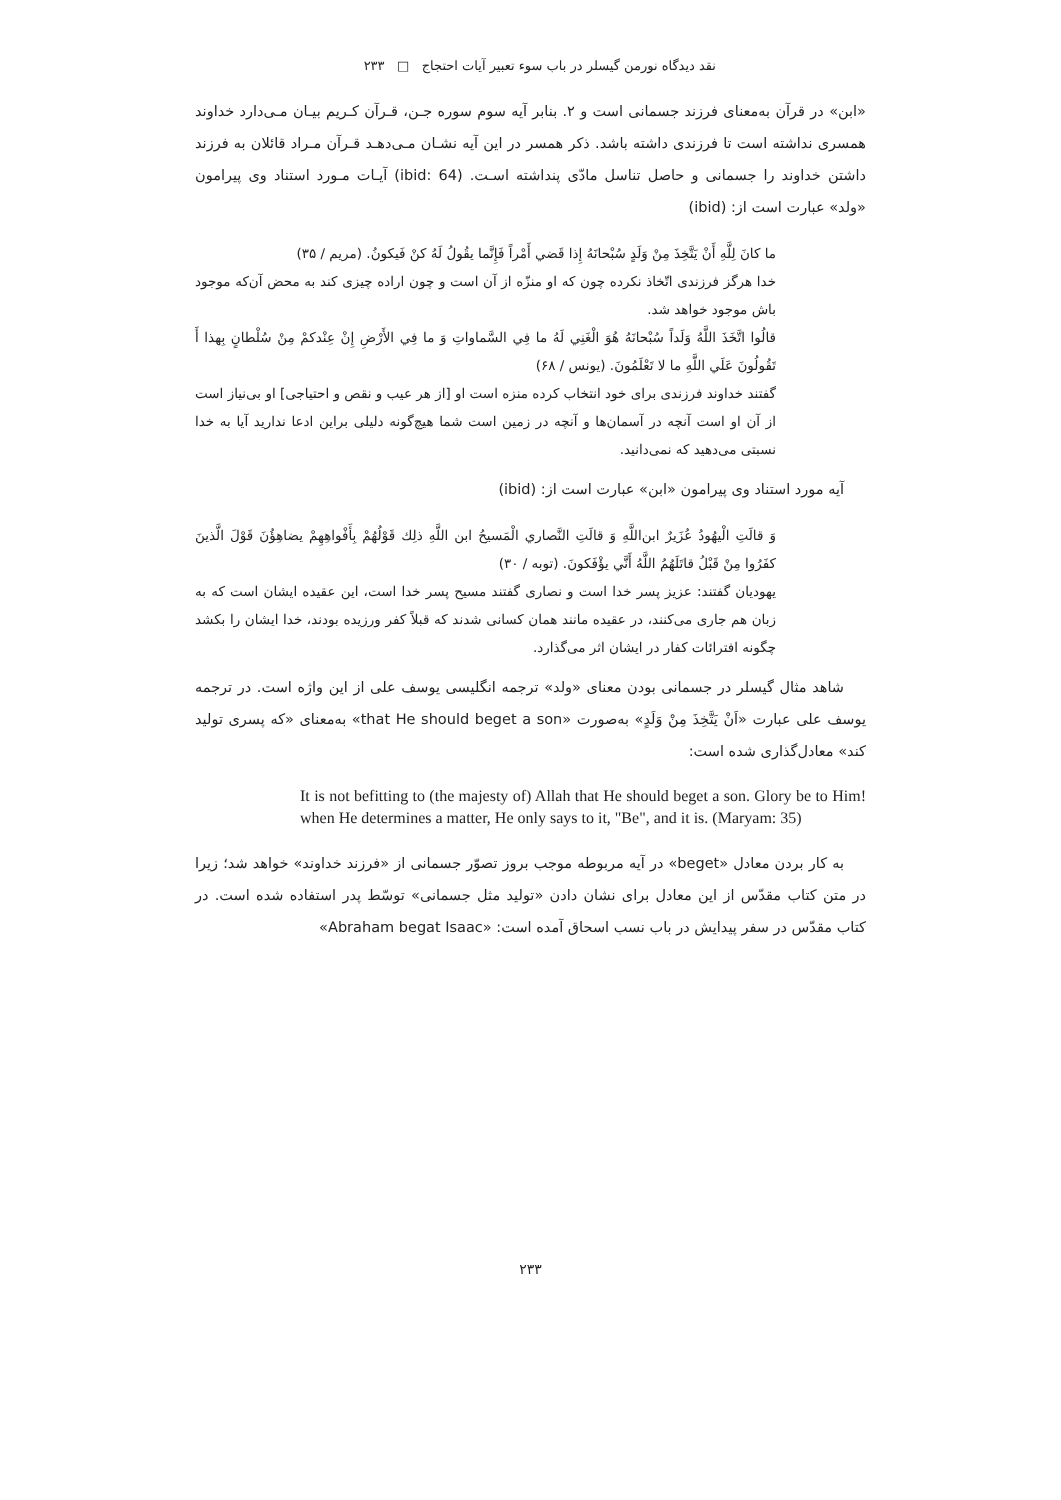نقد دیدگاه نورمن گیسلر در باب سوء تعبیر آیات احتجاج □ ۲۳۳
«ابن» در قرآن به‌معنای فرزند جسمانی است و ۲. بنابر آیه سوم سوره جـن، قـرآن کـریم بیـان مـی‌دارد خداوند همسری نداشته است تا فرزندی داشته باشد. ذکر همسر در این آیه نشـان مـی‌دهـد قـرآن مـراد قائلان به فرزند داشتن خداوند را جسمانی و حاصل تناسل مادّی پنداشته اسـت. (ibid: 64) آیـات مـورد استناد وی پیرامون «ولد» عبارت است از: (ibid)
ما كانَ لِلَّهِ أَنْ يَتَّخِذَ مِنْ وَلَدٍ سُبْحانَهُ إِذا قَضي أَمْراً فَإِنَّما يقُولُ لَهُ كنْ فَيكونُ. (مریم / ۳۵)
خدا هرگز فرزندی اتّخاذ نکرده چون که او منزّه از آن است و چون اراده چیزی کند به محض آن‌که موجود باش موجود خواهد شد.
قالُوا اتَّخَذَ اللَّهُ وَلَداً سُبْحانَهُ هُوَ الْغَنِي لَهُ ما فِي السَّماواتِ وَ ما فِي الأَرْضِ إِنْ عِنْدكمْ مِنْ سُلْطانٍ بِهذا أَ تَقُولُونَ عَلَي اللَّهِ ما لا تَعْلَمُونَ. (یونس / ۶۸)
گفتند خداوند فرزندی برای خود انتخاب کرده منزه است او [از هر عیب و نقص و احتیاجی] او بی‌نیاز است از آن او است آنچه در آسمان‌ها و آنچه در زمین است شما هیچ‌گونه دلیلی براین ادعا ندارید آیا به خدا نسبتی می‌دهید که نمی‌دانید.
آیه مورد استناد وی پیرامون «ابن» عبارت است از: (ibid)
وَ قالَتِ الْيهُودُ عُزَيرٌ ابن‌اللَّهِ وَ قالَتِ النَّصاري الْمَسيحُ ابن اللَّهِ ذلِك قَوْلُهُمْ بِأَفْواهِهِمْ يضاهِؤُنَ قَوْلَ الَّذينَ كفَرُوا مِنْ قَبْلُ قاتَلَهُمُ اللَّهُ أَنَّي يؤْفَكونَ. (توبه / ۳۰)
یهودیان گفتند: عزیز پسر خدا است و نصاری گفتند مسیح پسر خدا است، این عقیده ایشان است که به زبان هم جاری می‌کنند، در عقیده مانند همان کسانی شدند که قبلاً کفر ورزیده بودند، خدا ایشان را بکشد چگونه افترائات کفار در ایشان اثر می‌گذارد.
شاهد مثال گیسلر در جسمانی بودن معنای «ولد» ترجمه انگلیسی یوسف علی از این واژه است. در ترجمه یوسف علی عبارت «اَنْ يَتَّخِذَ مِنْ وَلَدٍ» به‌صورت «that He should beget a son» به‌معنای «که پسری تولید کند» معادل‌گذاری شده است:
It is not befitting to (the majesty of) Allah that He should beget a son. Glory be to Him! when He determines a matter, He only says to it, "Be", and it is. (Maryam: 35)
به کار بردن معادل «beget» در آیه مربوطه موجب بروز تصوّر جسمانی از «فرزند خداوند» خواهد شد؛ زیرا در متن کتاب مقدّس از این معادل برای نشان دادن «تولید مثل جسمانی» توسّط پدر استفاده شده است. در کتاب مقدّس در سفر پیدایش در باب نسب اسحاق آمده است: «Abraham begat Isaac»
۲۳۳